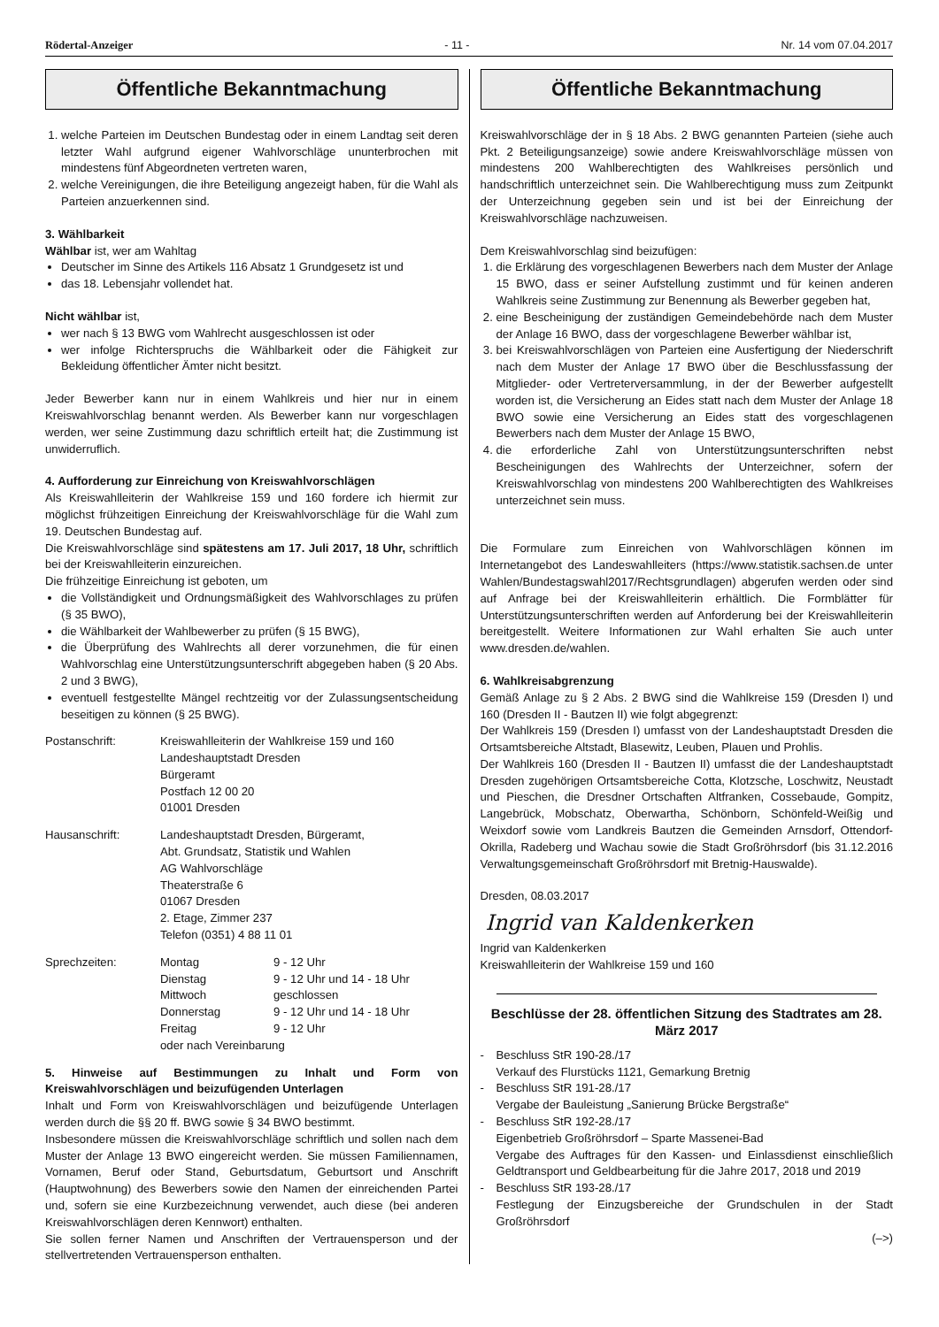Rödertal-Anzeiger - 11 - Nr. 14 vom 07.04.2017
Öffentliche Bekanntmachung
1. welche Parteien im Deutschen Bundestag oder in einem Landtag seit deren letzter Wahl aufgrund eigener Wahlvorschläge ununterbrochen mit mindestens fünf Abgeordneten vertreten waren,
2. welche Vereinigungen, die ihre Beteiligung angezeigt haben, für die Wahl als Parteien anzuerkennen sind.
3. Wählbarkeit
Wählbar ist, wer am Wahltag
Deutscher im Sinne des Artikels 116 Absatz 1 Grundgesetz ist und
das 18. Lebensjahr vollendet hat.
Nicht wählbar ist,
wer nach § 13 BWG vom Wahlrecht ausgeschlossen ist oder
wer infolge Richterspruchs die Wählbarkeit oder die Fähigkeit zur Bekleidung öffentlicher Ämter nicht besitzt.
Jeder Bewerber kann nur in einem Wahlkreis und hier nur in einem Kreiswahlvorschlag benannt werden. Als Bewerber kann nur vorgeschlagen werden, wer seine Zustimmung dazu schriftlich erteilt hat; die Zustimmung ist unwiderruflich.
4. Aufforderung zur Einreichung von Kreiswahlvorschlägen
Als Kreiswahlleiterin der Wahlkreise 159 und 160 fordere ich hiermit zur möglichst frühzeitigen Einreichung der Kreiswahlvorschläge für die Wahl zum 19. Deutschen Bundestag auf.
Die Kreiswahlvorschläge sind spätestens am 17. Juli 2017, 18 Uhr, schriftlich bei der Kreiswahlleiterin einzureichen.
Die frühzeitige Einreichung ist geboten, um
die Vollständigkeit und Ordnungsmäßigkeit des Wahlvorschlages zu prüfen (§ 35 BWO),
die Wählbarkeit der Wahlbewerber zu prüfen (§ 15 BWG),
die Überprüfung des Wahlrechts all derer vorzunehmen, die für einen Wahlvorschlag eine Unterstützungsunterschrift abgegeben haben (§ 20 Abs. 2 und 3 BWG),
eventuell festgestellte Mängel rechtzeitig vor der Zulassungsentscheidung beseitigen zu können (§ 25 BWG).
Postanschrift: Kreiswahlleiterin der Wahlkreise 159 und 160
Landeshauptstadt Dresden
Bürgeramt
Postfach 12 00 20
01001 Dresden
Hausanschrift: Landeshauptstadt Dresden, Bürgeramt,
Abt. Grundsatz, Statistik und Wahlen
AG Wahlvorschläge
Theaterstraße 6
01067 Dresden
2. Etage, Zimmer 237
Telefon (0351) 4 88 11 01
Sprechzeiten: Montag 9 - 12 Uhr
Dienstag 9 - 12 Uhr und 14 - 18 Uhr
Mittwoch geschlossen
Donnerstag 9 - 12 Uhr und 14 - 18 Uhr
Freitag 9 - 12 Uhr
oder nach Vereinbarung
5. Hinweise auf Bestimmungen zu Inhalt und Form von Kreiswahlvorschlägen und beizufügenden Unterlagen
Inhalt und Form von Kreiswahlvorschlägen und beizufügende Unterlagen werden durch die §§ 20 ff. BWG sowie § 34 BWO bestimmt.
Insbesondere müssen die Kreiswahlvorschläge schriftlich und sollen nach dem Muster der Anlage 13 BWO eingereicht werden. Sie müssen Familiennamen, Vornamen, Beruf oder Stand, Geburtsdatum, Geburtsort und Anschrift (Hauptwohnung) des Bewerbers sowie den Namen der einreichenden Partei und, sofern sie eine Kurzbezeichnung verwendet, auch diese (bei anderen Kreiswahlvorschlägen deren Kennwort) enthalten.
Sie sollen ferner Namen und Anschriften der Vertrauensperson und der stellvertretenden Vertrauensperson enthalten.
Öffentliche Bekanntmachung
Kreiswahlvorschläge der in § 18 Abs. 2 BWG genannten Parteien (siehe auch Pkt. 2 Beteiligungsanzeige) sowie andere Kreiswahlvorschläge müssen von mindestens 200 Wahlberechtigten des Wahlkreises persönlich und handschriftlich unterzeichnet sein. Die Wahlberechtigung muss zum Zeitpunkt der Unterzeichnung gegeben sein und ist bei der Einreichung der Kreiswahlvorschläge nachzuweisen.
Dem Kreiswahlvorschlag sind beizufügen:
1. die Erklärung des vorgeschlagenen Bewerbers nach dem Muster der Anlage 15 BWO, dass er seiner Aufstellung zustimmt und für keinen anderen Wahlkreis seine Zustimmung zur Benennung als Bewerber gegeben hat,
2. eine Bescheinigung der zuständigen Gemeindebehörde nach dem Muster der Anlage 16 BWO, dass der vorgeschlagene Bewerber wählbar ist,
3. bei Kreiswahlvorschlägen von Parteien eine Ausfertigung der Niederschrift nach dem Muster der Anlage 17 BWO über die Beschlussfassung der Mitglieder- oder Vertreterversammlung, in der der Bewerber aufgestellt worden ist, die Versicherung an Eides statt nach dem Muster der Anlage 18 BWO sowie eine Versicherung an Eides statt des vorgeschlagenen Bewerbers nach dem Muster der Anlage 15 BWO,
4. die erforderliche Zahl von Unterstützungsunterschriften nebst Bescheinigungen des Wahlrechts der Unterzeichner, sofern der Kreiswahlvorschlag von mindestens 200 Wahlberechtigten des Wahlkreises unterzeichnet sein muss.
Die Formulare zum Einreichen von Wahlvorschlägen können im Internetangebot des Landeswahlleiters (https://www.statistik.sachsen.de unter Wahlen/Bundestagswahl2017/Rechtsgrundlagen) abgerufen werden oder sind auf Anfrage bei der Kreiswahlleiterin erhältlich. Die Formblätter für Unterstützungsunterschriften werden auf Anforderung bei der Kreiswahlleiterin bereitgestellt. Weitere Informationen zur Wahl erhalten Sie auch unter www.dresden.de/wahlen.
6. Wahlkreisabgrenzung
Gemäß Anlage zu § 2 Abs. 2 BWG sind die Wahlkreise 159 (Dresden I) und 160 (Dresden II - Bautzen II) wie folgt abgegrenzt:
Der Wahlkreis 159 (Dresden I) umfasst von der Landeshauptstadt Dresden die Ortsamtsbereiche Altstadt, Blasewitz, Leuben, Plauen und Prohlis.
Der Wahlkreis 160 (Dresden II - Bautzen II) umfasst die der Landeshauptstadt Dresden zugehörigen Ortsamtsbereiche Cotta, Klotzsche, Loschwitz, Neustadt und Pieschen, die Dresdner Ortschaften Altfranken, Cossebaude, Gompitz, Langebrück, Mobschatz, Oberwartha, Schönborn, Schönfeld-Weißig und Weixdorf sowie vom Landkreis Bautzen die Gemeinden Arnsdorf, Ottendorf-Okrilla, Radeberg und Wachau sowie die Stadt Großröhrsdorf (bis 31.12.2016 Verwaltungsgemeinschaft Großröhrsdorf mit Bretnig-Hauswalde).
Dresden, 08.03.2017
Ingrid van Kaldenkerken
Ingrid van Kaldenkerken
Kreiswahlleiterin der Wahlkreise 159 und 160
Beschlüsse der 28. öffentlichen Sitzung des Stadtrates am 28. März 2017
- Beschluss StR 190-28./17
Verkauf des Flurstücks 1121, Gemarkung Bretnig
- Beschluss StR 191-28./17
Vergabe der Bauleistung „Sanierung Brücke Bergstraße“
- Beschluss StR 192-28./17
Eigenbetrieb Großröhrsdorf – Sparte Massenei-Bad
Vergabe des Auftrages für den Kassen- und Einlassdienst einschließlich Geldtransport und Geldbearbeitung für die Jahre 2017, 2018 und 2019
- Beschluss StR 193-28./17
Festlegung der Einzugsbereiche der Grundschulen in der Stadt Großröhrsdorf
(–>)